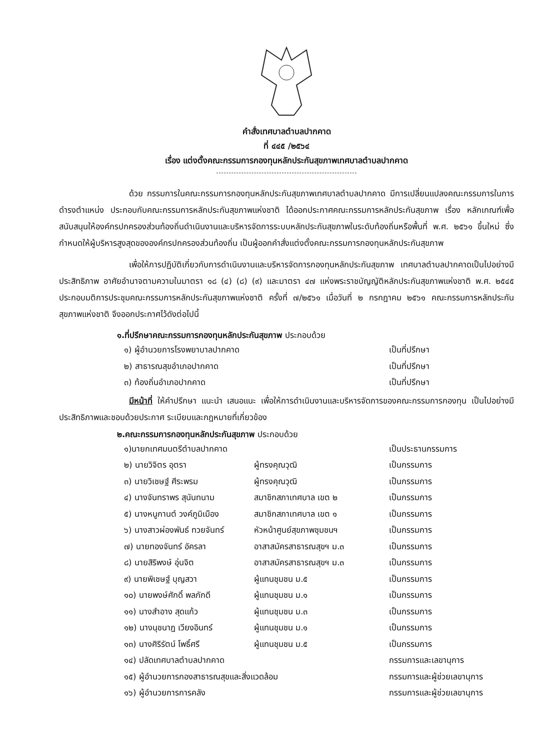คำสั่งเทศบาลตำบลปากคาด
ที่ ๔๔๕ /๒๕๖๔
เรื่อง แต่งตั้งคณะกรรมการกองทุนหลักประกันสุขภาพเทศบาลตำบลปากคาด
ด้วย กรรมการในคณะกรรมการกองทุนหลักประกันสุขภาพเทศบาลตำบลปากคาด มีการเปลี่ยนแปลงคณะกรรมการในการดำรงตำแหน่ง ประกอบกับคณะกรรมการหลักประกันสุขภาพแห่งชาติ ได้ออกประกาศคณะกรรมการหลักประกันสุขภาพ เรื่อง หลักเกณฑ์เพื่อสนับสนุนให้องค์กรปกครองส่วนท้องถิ่นดำเนินงานและบริหารจัดการระบบหลักประกันสุขภาพในระดับท้องถิ่นหรือพื้นที่ พ.ศ. ๒๕๖๑ ขึ้นใหม่ ซึ่งกำหนดให้ผู้บริหารสูงสุดขององค์กรปกครองส่วนท้องถิ่น เป็นผู้ออกคำสั่งแต่งตั้งคณะกรรมการกองทุนหลักประกันสุขภาพ
เพื่อให้การปฏิบัติเกี่ยวกับการดำเนินงานและบริหารจัดการกองทุนหลักประกันสุขภาพ เทศบาลตำบลปากคาดเป็นไปอย่างมีประสิทธิภาพ อาศัยอำนาจตามความในมาตรา ๑๘ (๔) (๘) (๙) และมาตรา ๔๗ แห่งพระราชบัญญัติหลักประกันสุขภาพแห่งชาติ พ.ศ. ๒๕๔๕ ประกอบมติการประชุมคณะกรรมการหลักประกันสุขภาพแห่งชาติ ครั้งที่ ๗/๒๕๖๑ เมื่อวันที่ ๒ กรกฎาคม ๒๕๖๑ คณะกรรมการหลักประกันสุขภาพแห่งชาติ จึงออกประกาศไว้ดังต่อไปนี้
๑.ที่ปรึกษาคณะกรรมการกองทุนหลักประกันสุขภาพ ประกอบด้วย
| ๑) ผู้อำนวยการโรงพยาบาลปากคาด | เป็นที่ปรึกษา |
| ๒) สาธารณสุขอำเภอปากคาด | เป็นที่ปรึกษา |
| ๓) ท้องถิ่นอำเภอปากคาด | เป็นที่ปรึกษา |
มีหน้าที่ ให้คำปรึกษา แนะนำ เสนอแนะ เพื่อให้การดำเนินงานและบริหารจัดการของคณะกรรมการกองทุน เป็นไปอย่างมีประสิทธิภาพและชอบด้วยประกาศ ระเบียบและกฎหมายที่เกี่ยวข้อง
๒.คณะกรรมการกองทุนหลักประกันสุขภาพ ประกอบด้วย
| ๑)นายกเทศมนตรีตำบลปากคาด | | เป็นประธานกรรมการ |
| ๒) นายวิจิตร อุตรา | ผู้ทรงคุณวุฒิ | เป็นกรรมการ |
| ๓) นายวิเชษฐ์ ศีระพรม | ผู้ทรงคุณวุฒิ | เป็นกรรมการ |
| ๔) นางจันทราพร สุนันทนาม | สมาชิกสภาเทศบาล เขต ๒ | เป็นกรรมการ |
| ๕) นางหนูกานต์ วงค์ภูมิเมือง | สมาชิกสภาเทศบาล เขต ๑ | เป็นกรรมการ |
| ๖) นางสาวผ่องพันธ์ ทวยจันทร์ | หัวหน้าศูนย์สุขภาพชุมชนฯ | เป็นกรรมการ |
| ๗) นายทองจันทร์ อัครลา | อาสาสมัครสาธารณสุขฯ ม.๓ | เป็นกรรมการ |
| ๘) นายสิริพงษ์ อุ่นจิต | อาสาสมัครสาธารณสุขฯ ม.๓ | เป็นกรรมการ |
| ๙) นายพิเชษฐ์ บุญสวา | ผู้แทนชุมชน ม.๕ | เป็นกรรมการ |
| ๑๐) นายพงษ์ศักดิ์ พลภักดี | ผู้แทนชุมชน ม.๑ | เป็นกรรมการ |
| ๑๑) นางสำอาง สุดแก้ว | ผู้แทนชุมชน ม.๓ | เป็นกรรมการ |
| ๑๒) นางนุชนาฎ เวียงอินทร์ | ผู้แทนชุมชน ม.๑ | เป็นกรรมการ |
| ๑๓) นางศิริรัตน์ โพธิ์ศรี | ผู้แทนชุมชน ม.๕ | เป็นกรรมการ |
| ๑๔) ปลัดเทศบาลตำบลปากคาด | | กรรมการและเลขานุการ |
| ๑๕) ผู้อำนวยการกองสาธารณสุขและสิ่งแวดล้อม | | กรรมการและผู้ช่วยเลขานุการ |
| ๑๖) ผู้อำนวยการการคลัง | | กรรมการและผู้ช่วยเลขานุการ |